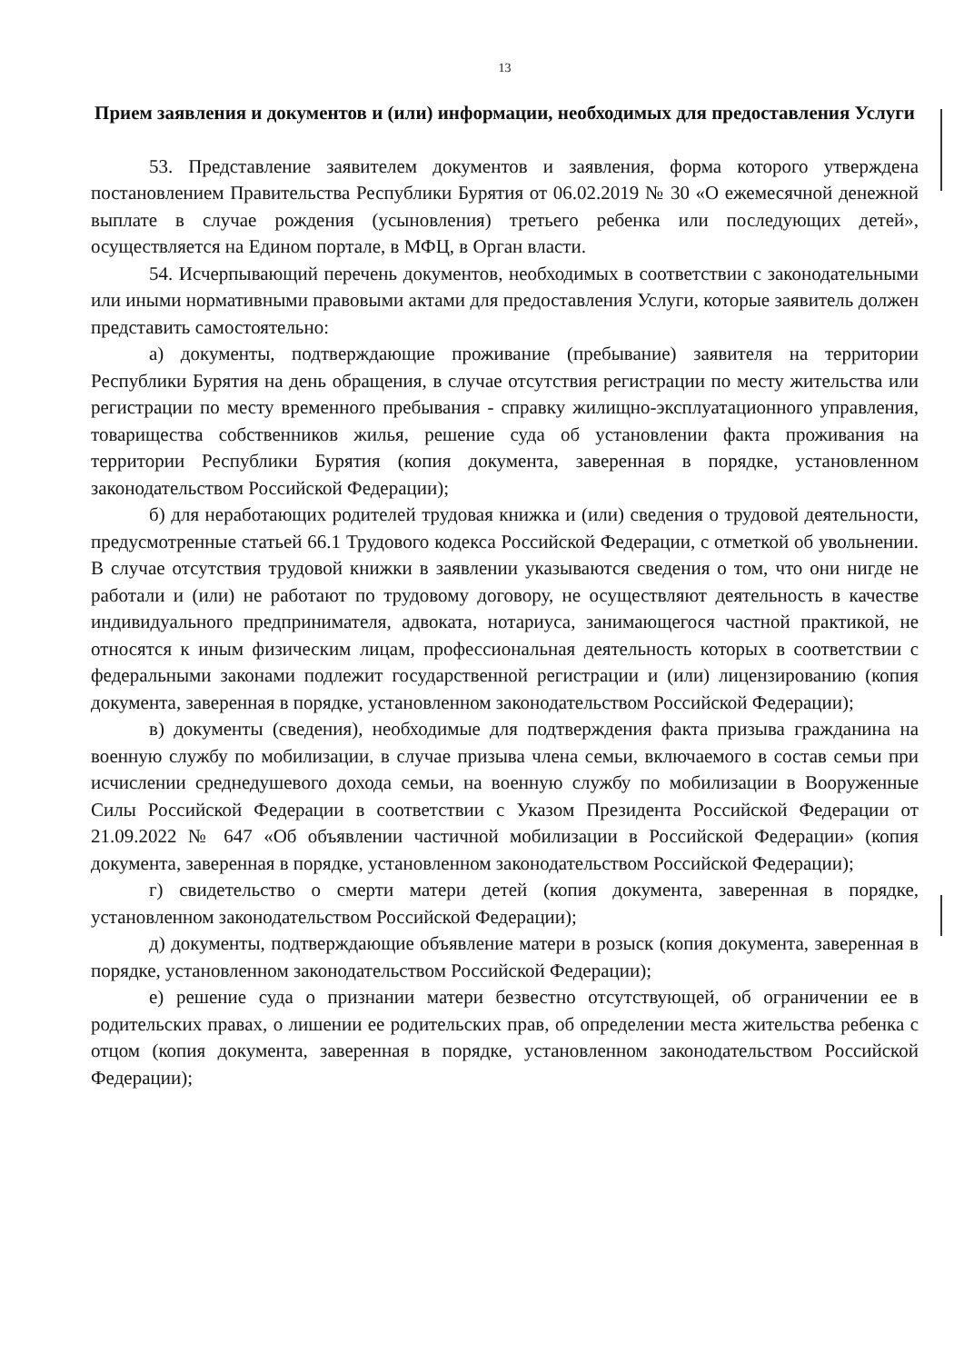13
Прием заявления и документов и (или) информации, необходимых для предоставления Услуги
53. Представление заявителем документов и заявления, форма которого утверждена постановлением Правительства Республики Бурятия от 06.02.2019 № 30 «О ежемесячной денежной выплате в случае рождения (усыновления) третьего ребенка или последующих детей», осуществляется на Едином портале, в МФЦ, в Орган власти.
54. Исчерпывающий перечень документов, необходимых в соответствии с законодательными или иными нормативными правовыми актами для предоставления Услуги, которые заявитель должен представить самостоятельно:
а) документы, подтверждающие проживание (пребывание) заявителя на территории Республики Бурятия на день обращения, в случае отсутствия регистрации по месту жительства или регистрации по месту временного пребывания - справку жилищно-эксплуатационного управления, товарищества собственников жилья, решение суда об установлении факта проживания на территории Республики Бурятия (копия документа, заверенная в порядке, установленном законодательством Российской Федерации);
б) для неработающих родителей трудовая книжка и (или) сведения о трудовой деятельности, предусмотренные статьей 66.1 Трудового кодекса Российской Федерации, с отметкой об увольнении. В случае отсутствия трудовой книжки в заявлении указываются сведения о том, что они нигде не работали и (или) не работают по трудовому договору, не осуществляют деятельность в качестве индивидуального предпринимателя, адвоката, нотариуса, занимающегося частной практикой, не относятся к иным физическим лицам, профессиональная деятельность которых в соответствии с федеральными законами подлежит государственной регистрации и (или) лицензированию (копия документа, заверенная в порядке, установленном законодательством Российской Федерации);
в) документы (сведения), необходимые для подтверждения факта призыва гражданина на военную службу по мобилизации, в случае призыва члена семьи, включаемого в состав семьи при исчислении среднедушевого дохода семьи, на военную службу по мобилизации в Вооруженные Силы Российской Федерации в соответствии с Указом Президента Российской Федерации от 21.09.2022 № 647 «Об объявлении частичной мобилизации в Российской Федерации» (копия документа, заверенная в порядке, установленном законодательством Российской Федерации);
г) свидетельство о смерти матери детей (копия документа, заверенная в порядке, установленном законодательством Российской Федерации);
д) документы, подтверждающие объявление матери в розыск (копия документа, заверенная в порядке, установленном законодательством Российской Федерации);
е) решение суда о признании матери безвестно отсутствующей, об ограничении ее в родительских правах, о лишении ее родительских прав, об определении места жительства ребенка с отцом (копия документа, заверенная в порядке, установленном законодательством Российской Федерации);